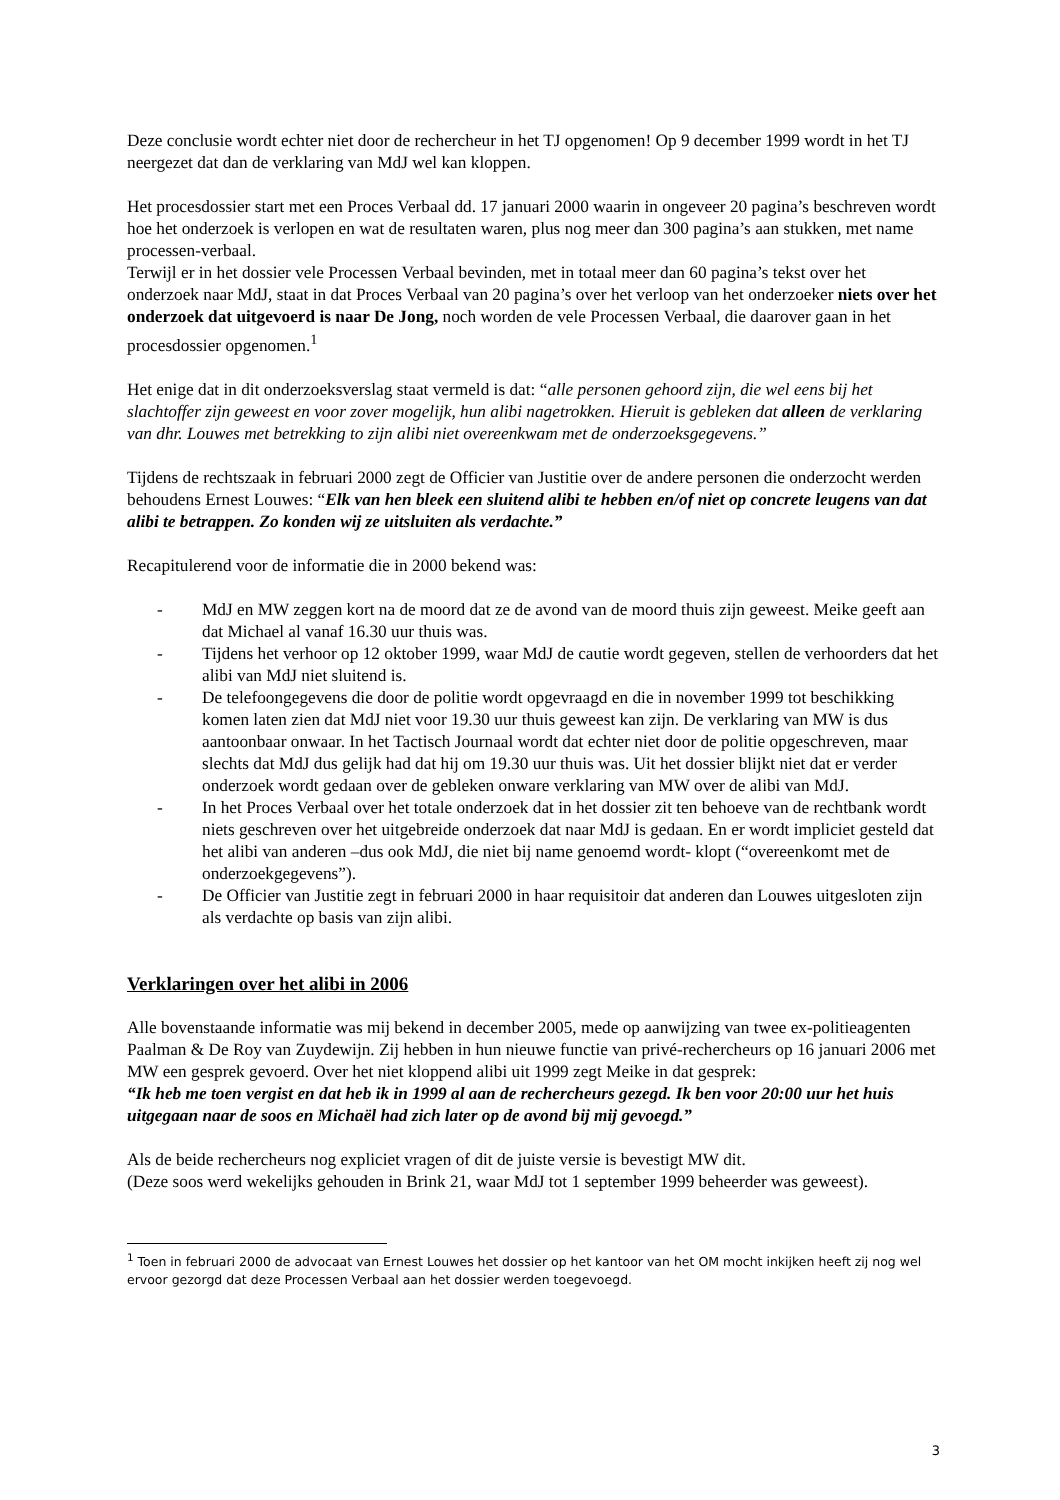Deze conclusie wordt echter niet door de rechercheur in het TJ opgenomen! Op 9 december 1999 wordt in het TJ neergezet dat dan de verklaring van MdJ wel kan kloppen.
Het procesdossier start met een Proces Verbaal dd. 17 januari 2000 waarin in ongeveer 20 pagina’s beschreven wordt hoe het onderzoek is verlopen en wat de resultaten waren, plus nog meer dan 300 pagina’s aan stukken, met name processen-verbaal.
Terwijl er in het dossier vele Processen Verbaal bevinden, met in totaal meer dan 60 pagina’s tekst over het onderzoek naar MdJ, staat in dat Proces Verbaal van 20 pagina’s over het verloop van het onderzoeker niets over het onderzoek dat uitgevoerd is naar De Jong, noch worden de vele Processen Verbaal, die daarover gaan in het procesdossier opgenomen.<sup>1</sup>
Het enige dat in dit onderzoeksverslag staat vermeld is dat: “alle personen gehoord zijn, die wel eens bij het slachtoffer zijn geweest en voor zover mogelijk, hun alibi nagetrokken. Hieruit is gebleken dat alleen de verklaring van dhr. Louwes met betrekking to zijn alibi niet overeenkwam met de onderzoeksgegevens.”
Tijdens de rechtszaak in februari 2000 zegt de Officier van Justitie over de andere personen die onderzocht werden behoudens Ernest Louwes: “Elk van hen bleek een sluitend alibi te hebben en/of niet op concrete leugens van dat alibi te betrappen. Zo konden wij ze uitsluiten als verdachte.”
Recapitulerend voor de informatie die in 2000 bekend was:
- MdJ en MW zeggen kort na de moord dat ze de avond van de moord thuis zijn geweest. Meike geeft aan dat Michael al vanaf 16.30 uur thuis was.
- Tijdens het verhoor op 12 oktober 1999, waar MdJ de cautie wordt gegeven, stellen de verhoorders dat het alibi van MdJ niet sluitend is.
- De telefoongegevens die door de politie wordt opgevraagd en die in november 1999 tot beschikking komen laten zien dat MdJ niet voor 19.30 uur thuis geweest kan zijn. De verklaring van MW is dus aantoonbaar onwaar. In het Tactisch Journaal wordt dat echter niet door de politie opgeschreven, maar slechts dat MdJ dus gelijk had dat hij om 19.30 uur thuis was. Uit het dossier blijkt niet dat er verder onderzoek wordt gedaan over de gebleken onware verklaring van MW over de alibi van MdJ.
- In het Proces Verbaal over het totale onderzoek dat in het dossier zit ten behoeve van de rechtbank wordt niets geschreven over het uitgebreide onderzoek dat naar MdJ is gedaan. En er wordt impliciet gesteld dat het alibi van anderen –dus ook MdJ, die niet bij name genoemd wordt- klopt (“overeenkomt met de onderzoekgegevens”).
- De Officier van Justitie zegt in februari 2000 in haar requisitoir dat anderen dan Louwes uitgesloten zijn als verdachte op basis van zijn alibi.
Verklaringen over het alibi in 2006
Alle bovenstaande informatie was mij bekend in december 2005, mede op aanwijzing van twee ex-politieagenten Paalman & De Roy van Zuydewijn. Zij hebben in hun nieuwe functie van privé-rechercheurs op 16 januari 2006 met MW een gesprek gevoerd. Over het niet kloppend alibi uit 1999 zegt Meike in dat gesprek:
“Ik heb me toen vergist en dat heb ik in 1999 al aan de rechercheurs gezegd. Ik ben voor 20:00 uur het huis uitgegaan naar de soos en Michaël had zich later op de avond bij mij gevoegd.”
Als de beide rechercheurs nog expliciet vragen of dit de juiste versie is bevestigt MW dit.
(Deze soos werd wekelijks gehouden in Brink 21, waar MdJ tot 1 september 1999 beheerder was geweest).
<sup>1</sup> Toen in februari 2000 de advocaat van Ernest Louwes het dossier op het kantoor van het OM mocht inkijken heeft zij nog wel ervoor gezorgd dat deze Processen Verbaal aan het dossier werden toegevoegd.
3